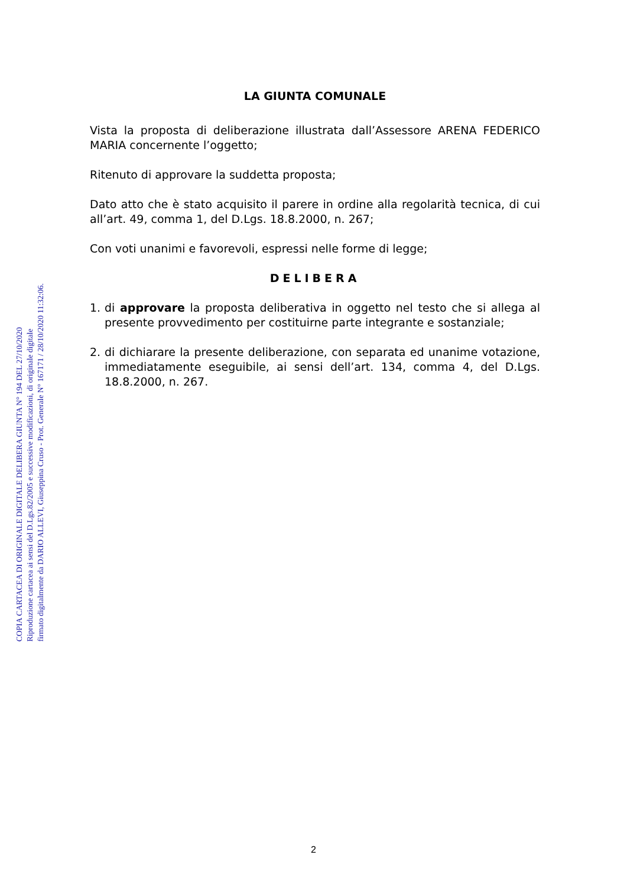LA GIUNTA COMUNALE
Vista la proposta di deliberazione illustrata dall’Assessore ARENA FEDERICO MARIA concernente l’oggetto;
Ritenuto di approvare la suddetta proposta;
Dato atto che è stato acquisito il parere in ordine alla regolarità tecnica, di cui all’art. 49, comma 1, del D.Lgs. 18.8.2000, n. 267;
Con voti unanimi e favorevoli, espressi nelle forme di legge;
DELIBERA
1. di approvare la proposta deliberativa in oggetto nel testo che si allega al presente provvedimento per costituirne parte integrante e sostanziale;
2. di dichiarare la presente deliberazione, con separata ed unanime votazione, immediatamente eseguibile, ai sensi dell’art. 134, comma 4, del D.Lgs. 18.8.2000, n. 267.
COPIA CARTACEA DI ORIGINALE DIGITALE DELIBERA GIUNTA N° 194 DEL 27/10/2020
Riproduzione cartacea ai sensi del D.Lgs.82/2005 e successive modificazioni, di originale digitale
firmato digitalmente da DARIO ALLEVI, Giuseppina Cruso - Prot. Generale N° 167171 / 28/10/2020 11:32:06.
2